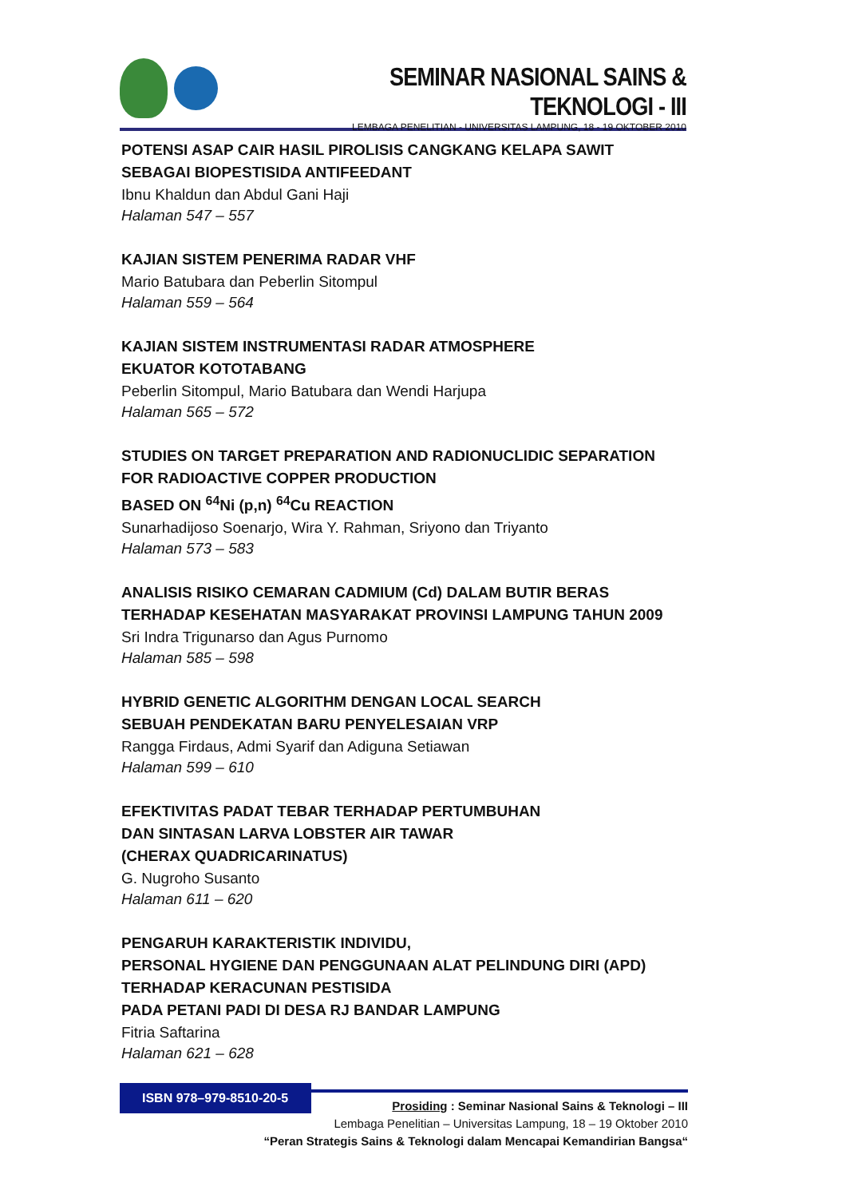SEMINAR NASIONAL SAINS & TEKNOLOGI - III
LEMBAGA PENELITIAN - UNIVERSITAS LAMPUNG, 18 - 19 OKTOBER 2010
POTENSI ASAP CAIR HASIL PIROLISIS CANGKANG KELAPA SAWIT
SEBAGAI BIOPESTISIDA ANTIFEEDANT
Ibnu Khaldun dan Abdul Gani Haji
Halaman 547 – 557
KAJIAN SISTEM PENERIMA RADAR VHF
Mario Batubara dan Peberlin Sitompul
Halaman 559 – 564
KAJIAN SISTEM INSTRUMENTASI RADAR ATMOSPHERE
EKUATOR KOTOTABANG
Peberlin Sitompul, Mario Batubara dan Wendi Harjupa
Halaman 565 – 572
STUDIES ON TARGET PREPARATION AND RADIONUCLIDIC SEPARATION
FOR RADIOACTIVE COPPER PRODUCTION
BASED ON <sup>64</sup>Ni (p,n) <sup>64</sup>Cu REACTION
Sunarhadijoso Soenarjo, Wira Y. Rahman, Sriyono dan Triyanto
Halaman 573 – 583
ANALISIS RISIKO CEMARAN CADMIUM (Cd) DALAM BUTIR BERAS
TERHADAP KESEHATAN MASYARAKAT PROVINSI LAMPUNG TAHUN 2009
Sri Indra Trigunarso dan Agus Purnomo
Halaman 585 – 598
HYBRID GENETIC ALGORITHM DENGAN LOCAL SEARCH
SEBUAH PENDEKATAN BARU PENYELESAIAN VRP
Rangga Firdaus, Admi Syarif dan Adiguna Setiawan
Halaman 599 – 610
EFEKTIVITAS PADAT TEBAR TERHADAP PERTUMBUHAN
DAN SINTASAN LARVA LOBSTER AIR TAWAR
(CHERAX QUADRICARINATUS)
G. Nugroho Susanto
Halaman 611 – 620
PENGARUH KARAKTERISTIK INDIVIDU,
PERSONAL HYGIENE DAN PENGGUNAAN ALAT PELINDUNG DIRI (APD)
TERHADAP KERACUNAN PESTISIDA
PADA PETANI PADI DI DESA RJ BANDAR LAMPUNG
Fitria Saftarina
Halaman 621 – 628
ISBN 978–979-8510-20-5
Prosiding : Seminar Nasional Sains & Teknologi – III
Lembaga Penelitian – Universitas Lampung, 18 – 19 Oktober 2010
“Peran Strategis Sains & Teknologi dalam Mencapai Kemandirian Bangsa“